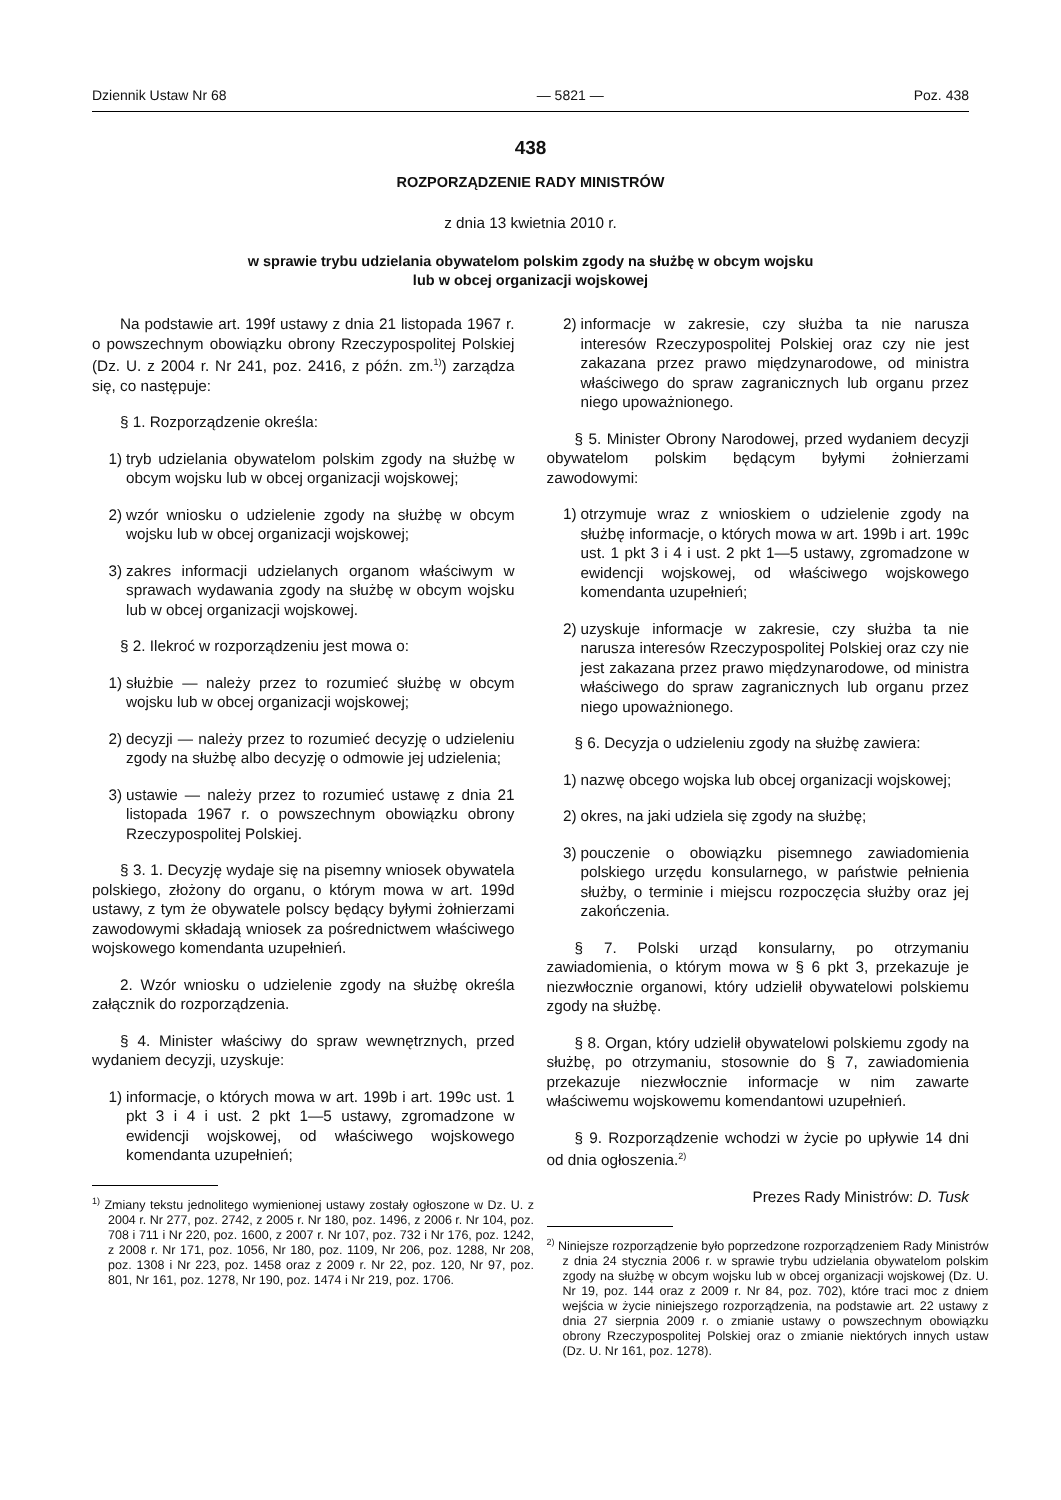Dziennik Ustaw Nr 68 — 5821 — Poz. 438
438
ROZPORZĄDZENIE RADY MINISTRÓW
z dnia 13 kwietnia 2010 r.
w sprawie trybu udzielania obywatelom polskim zgody na służbę w obcym wojsku
lub w obcej organizacji wojskowej
Na podstawie art. 199f ustawy z dnia 21 listopada 1967 r. o powszechnym obowiązku obrony Rzeczypospolitej Polskiej (Dz. U. z 2004 r. Nr 241, poz. 2416, z późn. zm.<sup>1)</sup>) zarządza się, co następuje:
§ 1. Rozporządzenie określa:
1) tryb udzielania obywatelom polskim zgody na służbę w obcym wojsku lub w obcej organizacji wojskowej;
2) wzór wniosku o udzielenie zgody na służbę w obcym wojsku lub w obcej organizacji wojskowej;
3) zakres informacji udzielanych organom właściwym w sprawach wydawania zgody na służbę w obcym wojsku lub w obcej organizacji wojskowej.
§ 2. Ilekroć w rozporządzeniu jest mowa o:
1) służbie — należy przez to rozumieć służbę w obcym wojsku lub w obcej organizacji wojskowej;
2) decyzji — należy przez to rozumieć decyzję o udzieleniu zgody na służbę albo decyzję o odmowie jej udzielenia;
3) ustawie — należy przez to rozumieć ustawę z dnia 21 listopada 1967 r. o powszechnym obowiązku obrony Rzeczypospolitej Polskiej.
§ 3. 1. Decyzję wydaje się na pisemny wniosek obywatela polskiego, złożony do organu, o którym mowa w art. 199d ustawy, z tym że obywatele polscy będący byłymi żołnierzami zawodowymi składają wniosek za pośrednictwem właściwego wojskowego komendanta uzupełnień.
2. Wzór wniosku o udzielenie zgody na służbę określa załącznik do rozporządzenia.
§ 4. Minister właściwy do spraw wewnętrznych, przed wydaniem decyzji, uzyskuje:
1) informacje, o których mowa w art. 199b i art. 199c ust. 1 pkt 3 i 4 i ust. 2 pkt 1—5 ustawy, zgromadzone w ewidencji wojskowej, od właściwego wojskowego komendanta uzupełnień;
<sup>1)</sup> Zmiany tekstu jednolitego wymienionej ustawy zostały ogłoszone w Dz. U. z 2004 r. Nr 277, poz. 2742, z 2005 r. Nr 180, poz. 1496, z 2006 r. Nr 104, poz. 708 i 711 i Nr 220, poz. 1600, z 2007 r. Nr 107, poz. 732 i Nr 176, poz. 1242, z 2008 r. Nr 171, poz. 1056, Nr 180, poz. 1109, Nr 206, poz. 1288, Nr 208, poz. 1308 i Nr 223, poz. 1458 oraz z 2009 r. Nr 22, poz. 120, Nr 97, poz. 801, Nr 161, poz. 1278, Nr 190, poz. 1474 i Nr 219, poz. 1706.
2) informacje w zakresie, czy służba ta nie narusza interesów Rzeczypospolitej Polskiej oraz czy nie jest zakazana przez prawo międzynarodowe, od ministra właściwego do spraw zagranicznych lub organu przez niego upoważnionego.
§ 5. Minister Obrony Narodowej, przed wydaniem decyzji obywatelom polskim będącym byłymi żołnierzami zawodowymi:
1) otrzymuje wraz z wnioskiem o udzielenie zgody na służbę informacje, o których mowa w art. 199b i art. 199c ust. 1 pkt 3 i 4 i ust. 2 pkt 1—5 ustawy, zgromadzone w ewidencji wojskowej, od właściwego wojskowego komendanta uzupełnień;
2) uzyskuje informacje w zakresie, czy służba ta nie narusza interesów Rzeczypospolitej Polskiej oraz czy nie jest zakazana przez prawo międzynarodowe, od ministra właściwego do spraw zagranicznych lub organu przez niego upoważnionego.
§ 6. Decyzja o udzieleniu zgody na służbę zawiera:
1) nazwę obcego wojska lub obcej organizacji wojskowej;
2) okres, na jaki udziela się zgody na służbę;
3) pouczenie o obowiązku pisemnego zawiadomienia polskiego urzędu konsularnego, w państwie pełnienia służby, o terminie i miejscu rozpoczęcia służby oraz jej zakończenia.
§ 7. Polski urząd konsularny, po otrzymaniu zawiadomienia, o którym mowa w § 6 pkt 3, przekazuje je niezwłocznie organowi, który udzielił obywatelowi polskiemu zgody na służbę.
§ 8. Organ, który udzielił obywatelowi polskiemu zgody na służbę, po otrzymaniu, stosownie do § 7, zawiadomienia przekazuje niezwłocznie informacje w nim zawarte właściwemu wojskowemu komendantowi uzupełnień.
§ 9. Rozporządzenie wchodzi w życie po upływie 14 dni od dnia ogłoszenia.<sup>2)</sup>
Prezes Rady Ministrów: D. Tusk
<sup>2)</sup> Niniejsze rozporządzenie było poprzedzone rozporządzeniem Rady Ministrów z dnia 24 stycznia 2006 r. w sprawie trybu udzielania obywatelom polskim zgody na służbę w obcym wojsku lub w obcej organizacji wojskowej (Dz. U. Nr 19, poz. 144 oraz z 2009 r. Nr 84, poz. 702), które traci moc z dniem wejścia w życie niniejszego rozporządzenia, na podstawie art. 22 ustawy z dnia 27 sierpnia 2009 r. o zmianie ustawy o powszechnym obowiązku obrony Rzeczypospolitej Polskiej oraz o zmianie niektórych innych ustaw (Dz. U. Nr 161, poz. 1278).